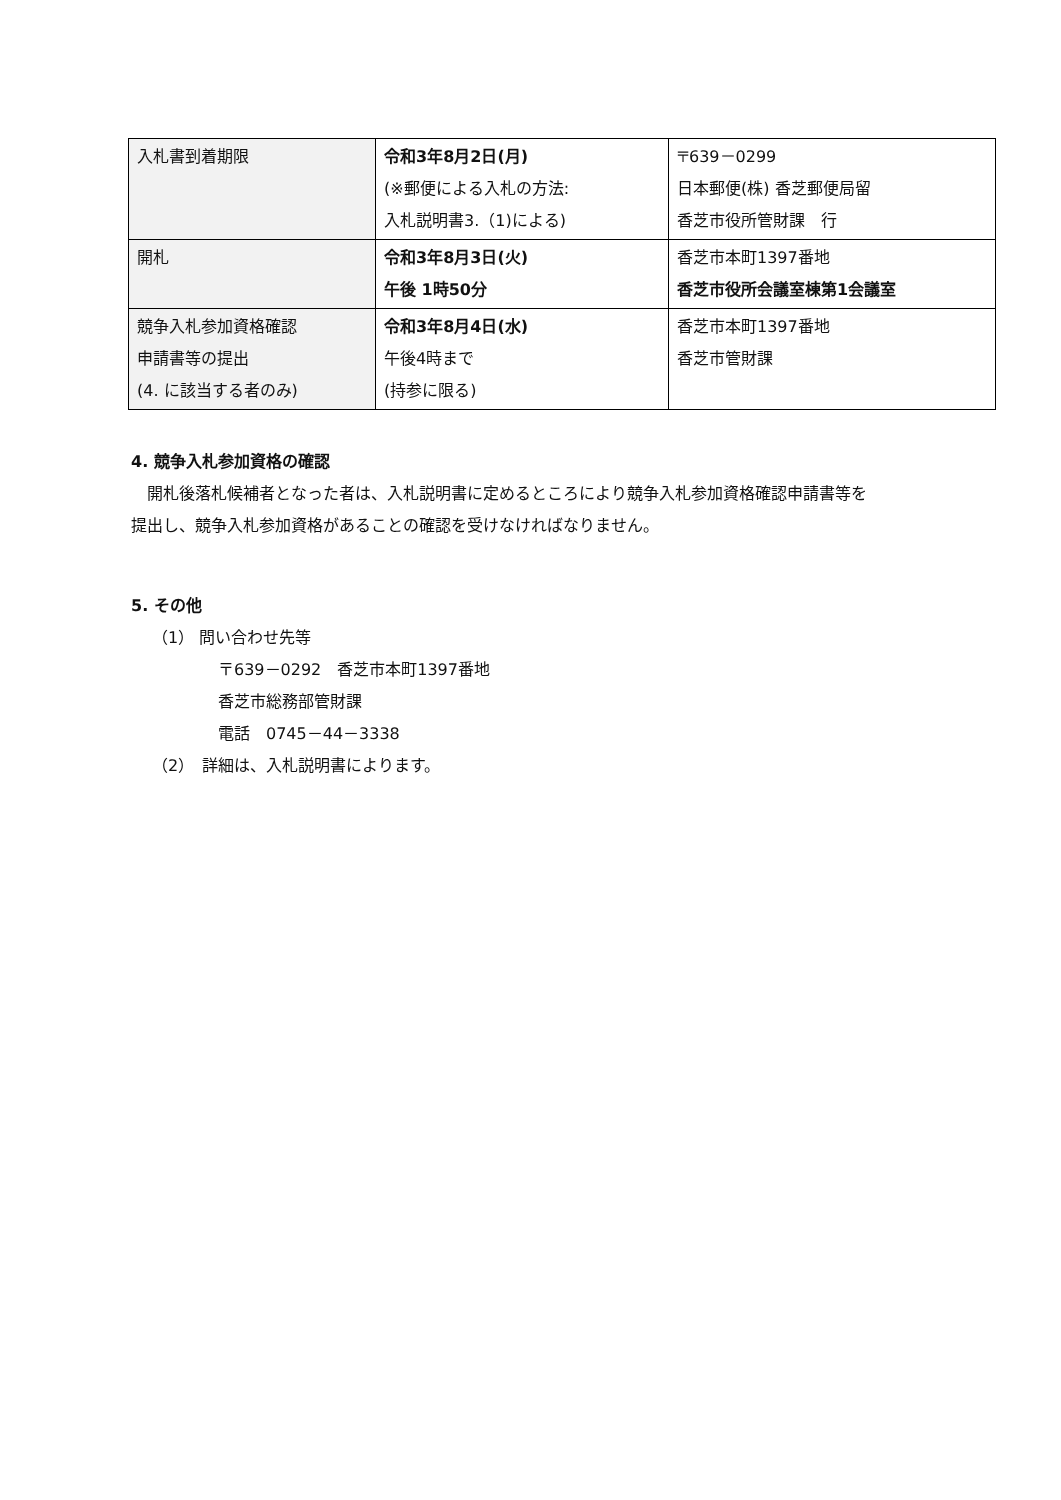| 入札書到着期限 | 令和3年8月2日(月) (※郵便による入札の方法: 入札説明書3.（1)による) | 〒639－0299 日本郵便(株) 香芝郵便局留 香芝市役所管財課 行 |
| 開札 | 令和3年8月3日(火) 午後 1時50分 | 香芝市本町1397番地 香芝市役所会議室棟第1会議室 |
| 競争入札参加資格確認 申請書等の提出 (4. に該当する者のみ) | 令和3年8月4日(水) 午後4時まで (持参に限る) | 香芝市本町1397番地 香芝市管財課 |
4. 競争入札参加資格の確認
　開札後落札候補者となった者は、入札説明書に定めるところにより競争入札参加資格確認申請書等を
提出し、競争入札参加資格があることの確認を受けなければなりません。
5. その他
（1） 問い合わせ先等
〒639－0292　香芝市本町1397番地
香芝市総務部管財課
電話　0745－44－3338
（2）　詳細は、入札説明書によります。